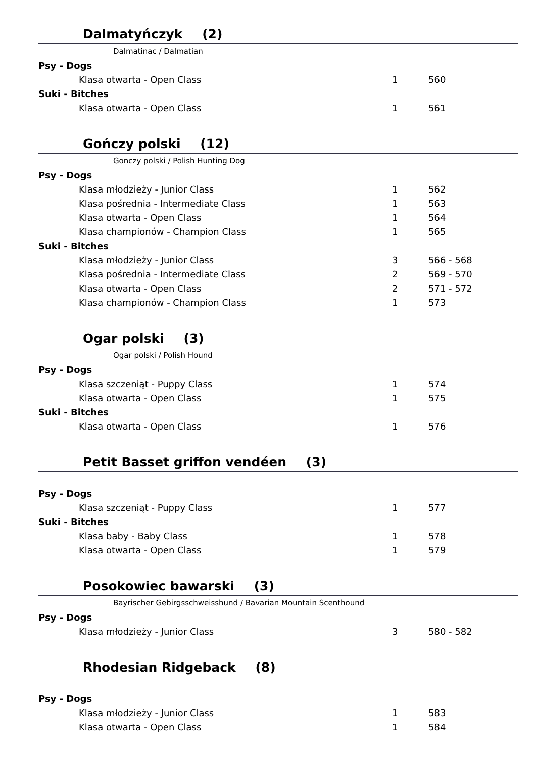Dalmatyńczyk (2)
Dalmatinac / Dalmatian
| Psy - Dogs | | |
| Klasa otwarta - Open Class | 1 | 560 |
| Suki - Bitches | | |
| Klasa otwarta - Open Class | 1 | 561 |
Gończy polski (12)
Gonczy polski / Polish Hunting Dog
| Psy - Dogs | | |
| Klasa młodzieży - Junior Class | 1 | 562 |
| Klasa pośrednia - Intermediate Class | 1 | 563 |
| Klasa otwarta - Open Class | 1 | 564 |
| Klasa championów - Champion Class | 1 | 565 |
| Suki - Bitches | | |
| Klasa młodzieży - Junior Class | 3 | 566 - 568 |
| Klasa pośrednia - Intermediate Class | 2 | 569 - 570 |
| Klasa otwarta - Open Class | 2 | 571 - 572 |
| Klasa championów - Champion Class | 1 | 573 |
Ogar polski (3)
Ogar polski / Polish Hound
| Psy - Dogs | | |
| Klasa szczeniąt - Puppy Class | 1 | 574 |
| Klasa otwarta - Open Class | 1 | 575 |
| Suki - Bitches | | |
| Klasa otwarta - Open Class | 1 | 576 |
Petit Basset griffon vendéen (3)
| Psy - Dogs | | |
| Klasa szczeniąt - Puppy Class | 1 | 577 |
| Suki - Bitches | | |
| Klasa baby - Baby Class | 1 | 578 |
| Klasa otwarta - Open Class | 1 | 579 |
Posokowiec bawarski (3)
Bayrischer Gebirgsschweisshund / Bavarian Mountain Scenthound
| Psy - Dogs | | |
| Klasa młodzieży - Junior Class | 3 | 580 - 582 |
Rhodesian Ridgeback (8)
| Psy - Dogs | | |
| Klasa młodzieży - Junior Class | 1 | 583 |
| Klasa otwarta - Open Class | 1 | 584 |